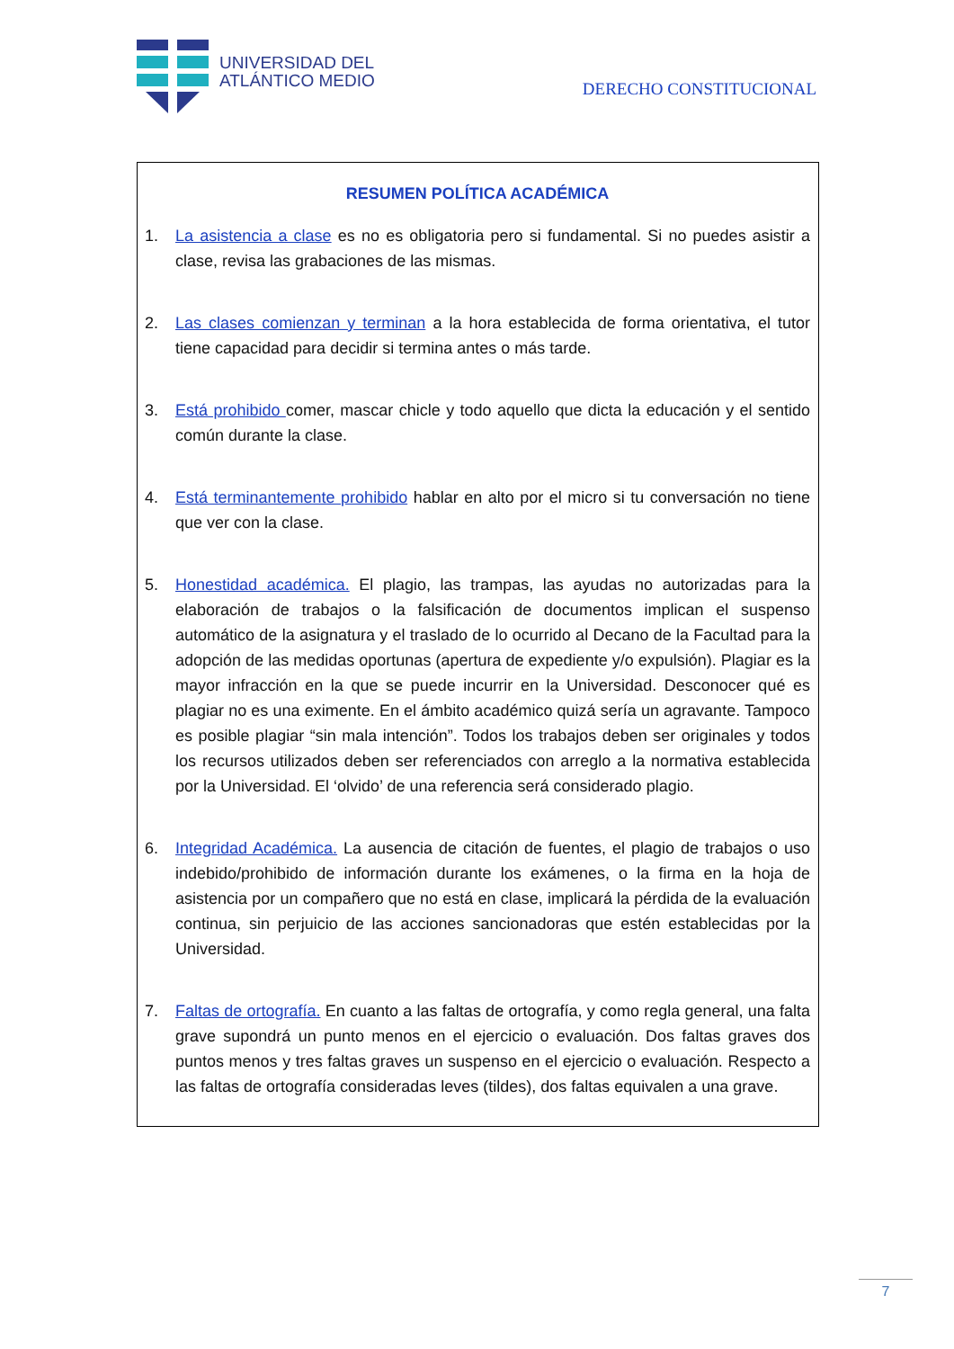UNIVERSIDAD DEL
ATLÁNTICO MEDIO
DERECHO CONSTITUCIONAL
RESUMEN POLÍTICA ACADÉMICA
1. La asistencia a clase es no es obligatoria pero si fundamental. Si no puedes asistir a clase, revisa las grabaciones de las mismas.
2. Las clases comienzan y terminan a la hora establecida de forma orientativa, el tutor tiene capacidad para decidir si termina antes o más tarde.
3. Está prohibido comer, mascar chicle y todo aquello que dicta la educación y el sentido común durante la clase.
4. Está terminantemente prohibido hablar en alto por el micro si tu conversación no tiene que ver con la clase.
5. Honestidad académica. El plagio, las trampas, las ayudas no autorizadas para la elaboración de trabajos o la falsificación de documentos implican el suspenso automático de la asignatura y el traslado de lo ocurrido al Decano de la Facultad para la adopción de las medidas oportunas (apertura de expediente y/o expulsión). Plagiar es la mayor infracción en la que se puede incurrir en la Universidad. Desconocer qué es plagiar no es una eximente. En el ámbito académico quizá sería un agravante. Tampoco es posible plagiar “sin mala intención”. Todos los trabajos deben ser originales y todos los recursos utilizados deben ser referenciados con arreglo a la normativa establecida por la Universidad. El ‘olvido’ de una referencia será considerado plagio.
6. Integridad Académica. La ausencia de citación de fuentes, el plagio de trabajos o uso indebido/prohibido de información durante los exámenes, o la firma en la hoja de asistencia por un compañero que no está en clase, implicará la pérdida de la evaluación continua, sin perjuicio de las acciones sancionadoras que estén establecidas por la Universidad.
7. Faltas de ortografía. En cuanto a las faltas de ortografía, y como regla general, una falta grave supondrá un punto menos en el ejercicio o evaluación. Dos faltas graves dos puntos menos y tres faltas graves un suspenso en el ejercicio o evaluación. Respecto a las faltas de ortografía consideradas leves (tildes), dos faltas equivalen a una grave.
7